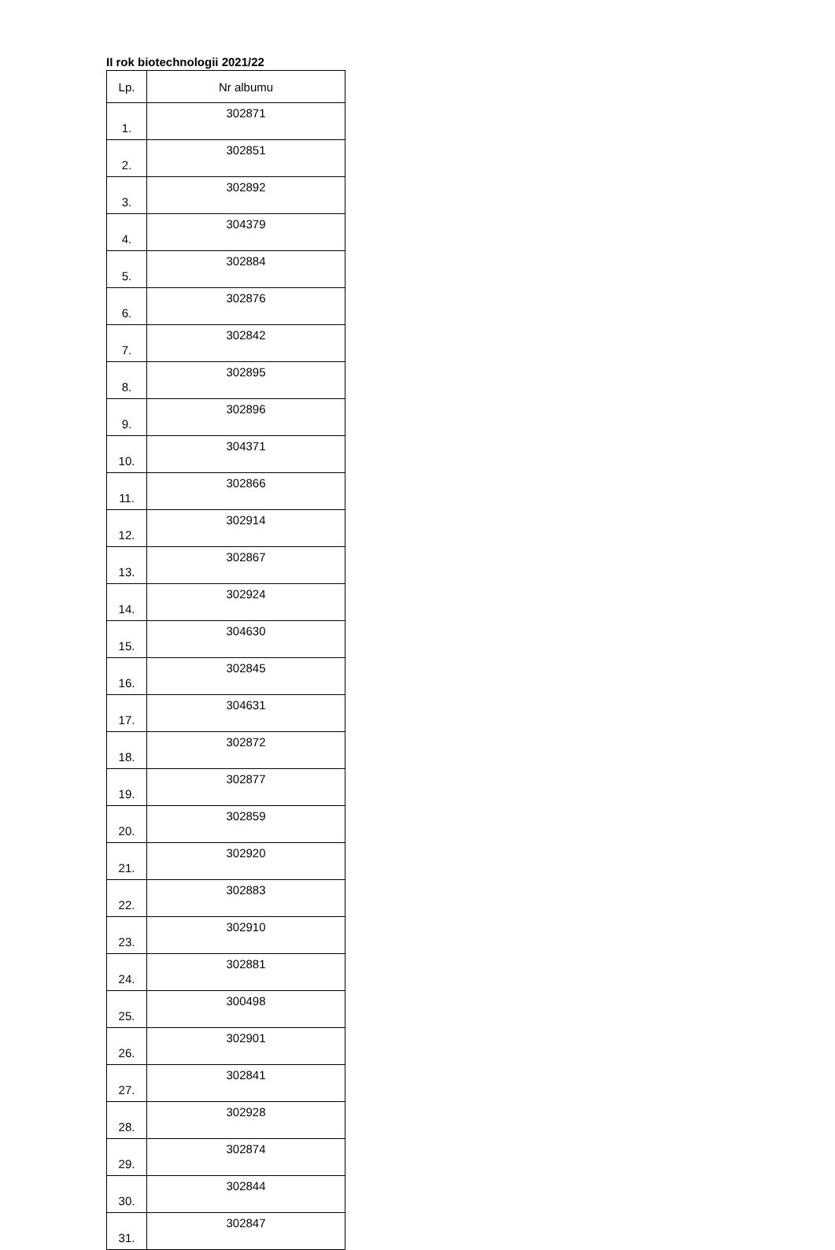II rok biotechnologii 2021/22
| Lp. | Nr albumu |
| --- | --- |
| 1. | 302871 |
| 2. | 302851 |
| 3. | 302892 |
| 4. | 304379 |
| 5. | 302884 |
| 6. | 302876 |
| 7. | 302842 |
| 8. | 302895 |
| 9. | 302896 |
| 10. | 304371 |
| 11. | 302866 |
| 12. | 302914 |
| 13. | 302867 |
| 14. | 302924 |
| 15. | 304630 |
| 16. | 302845 |
| 17. | 304631 |
| 18. | 302872 |
| 19. | 302877 |
| 20. | 302859 |
| 21. | 302920 |
| 22. | 302883 |
| 23. | 302910 |
| 24. | 302881 |
| 25. | 300498 |
| 26. | 302901 |
| 27. | 302841 |
| 28. | 302928 |
| 29. | 302874 |
| 30. | 302844 |
| 31. | 302847 |